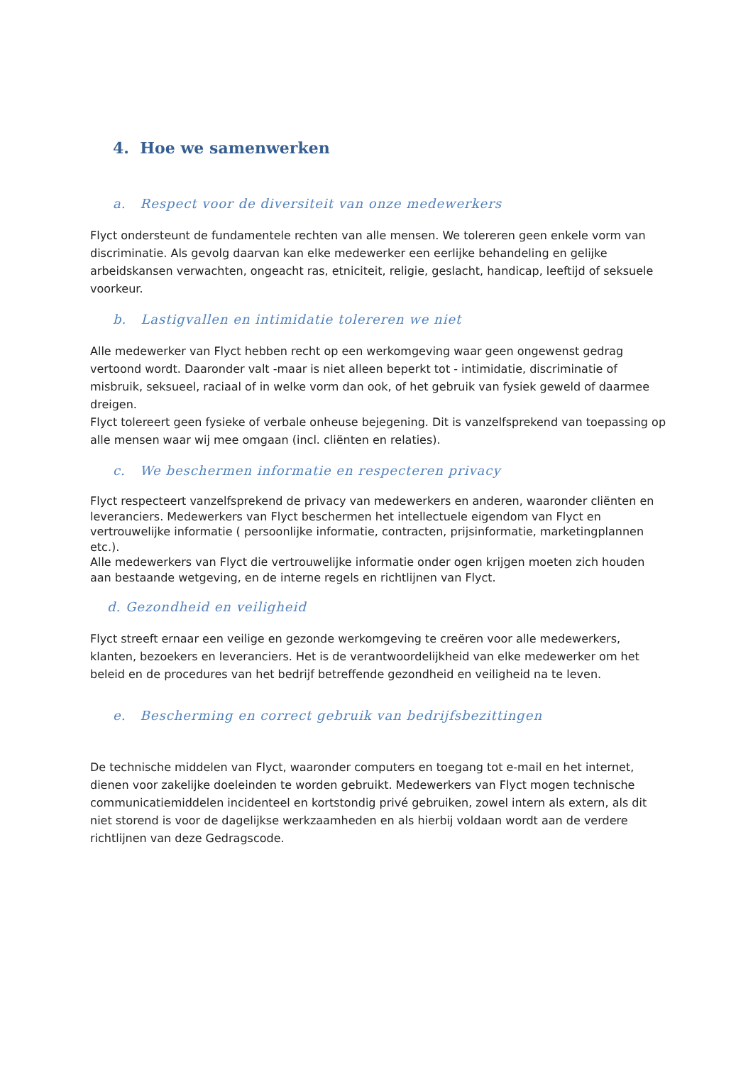4. Hoe we samenwerken
a. Respect voor de diversiteit van onze medewerkers
Flyct ondersteunt de fundamentele rechten van alle mensen. We tolereren geen enkele vorm van discriminatie. Als gevolg daarvan kan elke medewerker een eerlijke behandeling en gelijke arbeidskansen verwachten, ongeacht ras, etniciteit, religie, geslacht, handicap, leeftijd of seksuele voorkeur.
b. Lastigvallen en intimidatie tolereren we niet
Alle medewerker van Flyct hebben recht op een werkomgeving waar geen ongewenst gedrag vertoond wordt. Daaronder valt -maar is niet alleen beperkt tot - intimidatie, discriminatie of misbruik, seksueel, raciaal of in welke vorm dan ook, of het gebruik van fysiek geweld of daarmee dreigen.
Flyct tolereert geen fysieke of verbale onheuse bejegening. Dit is vanzelfsprekend van toepassing op alle mensen waar wij mee omgaan (incl. cliënten en relaties).
c. We beschermen informatie en respecteren privacy
Flyct respecteert vanzelfsprekend de privacy van medewerkers en anderen, waaronder cliënten en leveranciers. Medewerkers van Flyct beschermen het intellectuele eigendom van Flyct en vertrouwelijke informatie ( persoonlijke informatie, contracten, prijsinformatie, marketingplannen etc.).
Alle medewerkers van Flyct die vertrouwelijke informatie onder ogen krijgen moeten zich houden aan bestaande wetgeving, en de interne regels en richtlijnen van Flyct.
d. Gezondheid en veiligheid
Flyct streeft ernaar een veilige en gezonde werkomgeving te creëren voor alle medewerkers, klanten, bezoekers en leveranciers. Het is de verantwoordelijkheid van elke medewerker om het beleid en de procedures van het bedrijf betreffende gezondheid en veiligheid na te leven.
e. Bescherming en correct gebruik van bedrijfsbezittingen
De technische middelen van Flyct, waaronder computers en toegang tot e-mail en het internet, dienen voor zakelijke doeleinden te worden gebruikt. Medewerkers van Flyct mogen technische communicatiemiddelen incidenteel en kortstondig privé gebruiken, zowel intern als extern, als dit niet storend is voor de dagelijkse werkzaamheden en als hierbij voldaan wordt aan de verdere richtlijnen van deze Gedragscode.